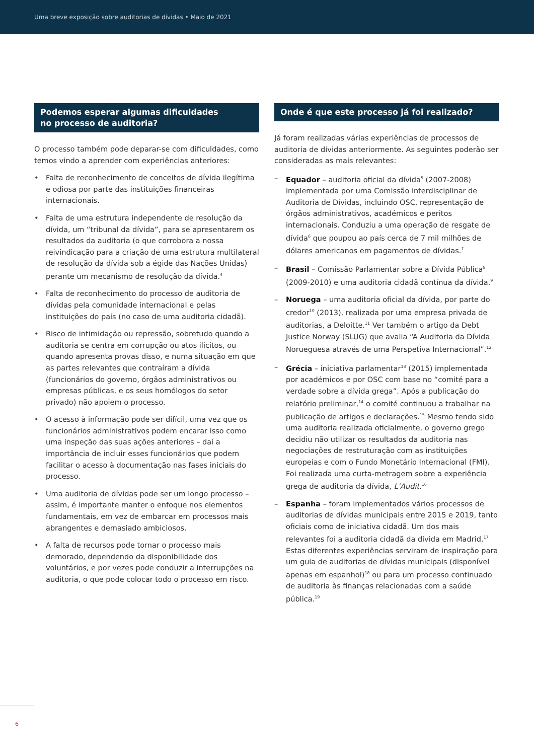Uma breve exposição sobre auditorias de dívidas • Maio de 2021
Podemos esperar algumas dificuldades
no processo de auditoria?
O processo também pode deparar-se com dificuldades, como temos vindo a aprender com experiências anteriores:
• Falta de reconhecimento de conceitos de dívida ilegítima e odiosa por parte das instituições financeiras internacionais.
• Falta de uma estrutura independente de resolução da dívida, um “tribunal da dívida”, para se apresentarem os resultados da auditoria (o que corrobora a nossa reivindicação para a criação de uma estrutura multilateral de resolução da dívida sob a égide das Nações Unidas) perante um mecanismo de resolução da dívida.<sup>4</sup>
• Falta de reconhecimento do processo de auditoria de dívidas pela comunidade internacional e pelas instituições do país (no caso de uma auditoria cidadã).
• Risco de intimidação ou repressão, sobretudo quando a auditoria se centra em corrupção ou atos ilícitos, ou quando apresenta provas disso, e numa situação em que as partes relevantes que contraíram a dívida (funcionários do governo, órgãos administrativos ou empresas públicas, e os seus homólogos do setor privado) não apoiem o processo.
• O acesso à informação pode ser difícil, uma vez que os funcionários administrativos podem encarar isso como uma inspeção das suas ações anteriores – daí a importância de incluir esses funcionários que podem facilitar o acesso à documentação nas fases iniciais do processo.
• Uma auditoria de dívidas pode ser um longo processo – assim, é importante manter o enfoque nos elementos fundamentais, em vez de embarcar em processos mais abrangentes e demasiado ambiciosos.
• A falta de recursos pode tornar o processo mais demorado, dependendo da disponibilidade dos voluntários, e por vezes pode conduzir a interrupções na auditoria, o que pode colocar todo o processo em risco.
Onde é que este processo já foi realizado?
Já foram realizadas várias experiências de processos de auditoria de dívidas anteriormente. As seguintes poderão ser consideradas as mais relevantes:
– Equador – auditoria oficial da dívida<sup>5</sup> (2007-2008) implementada por uma Comissão interdisciplinar de Auditoria de Dívidas, incluindo OSC, representação de órgãos administrativos, académicos e peritos internacionais. Conduziu a uma operação de resgate de dívida<sup>6</sup> que poupou ao país cerca de 7 mil milhões de dólares americanos em pagamentos de dívidas.<sup>7</sup>
– Brasil – Comissão Parlamentar sobre a Dívida Pública<sup>8</sup> (2009-2010) e uma auditoria cidadã contínua da dívida.<sup>9</sup>
– Noruega – uma auditoria oficial da dívida, por parte do credor<sup>10</sup> (2013), realizada por uma empresa privada de auditorias, a Deloitte.<sup>11</sup> Ver também o artigo da Debt Justice Norway (SLUG) que avalia “A Auditoria da Dívida Norueguesa através de uma Perspetiva Internacional”.<sup>12</sup>
– Grécia – iniciativa parlamentar<sup>13</sup> (2015) implementada por académicos e por OSC com base no “comité para a verdade sobre a dívida grega”. Após a publicação do relatório preliminar,<sup>14</sup> o comité continuou a trabalhar na publicação de artigos e declarações.<sup>15</sup> Mesmo tendo sido uma auditoria realizada oficialmente, o governo grego decidiu não utilizar os resultados da auditoria nas negociações de restruturação com as instituições europeias e com o Fundo Monetário Internacional (FMI). Foi realizada uma curta-metragem sobre a experiência grega de auditoria da dívida, L’Audit.<sup>16</sup>
– Espanha – foram implementados vários processos de auditorias de dívidas municipais entre 2015 e 2019, tanto oficiais como de iniciativa cidadã. Um dos mais relevantes foi a auditoria cidadã da dívida em Madrid.<sup>17</sup> Estas diferentes experiências serviram de inspiração para um guia de auditorias de dívidas municipais (disponível apenas em espanhol)<sup>18</sup> ou para um processo continuado de auditoria às finanças relacionadas com a saúde pública.<sup>19</sup>
6